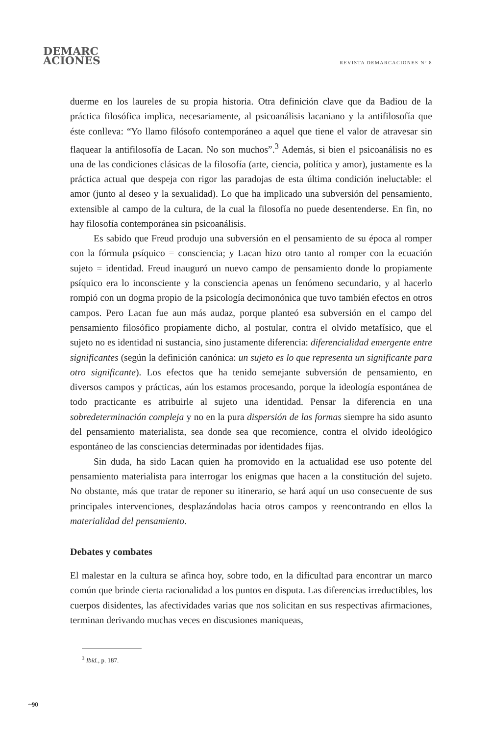DEMARC
ACIONES
REVISTA DEMARCACIONES Nº 8
duerme en los laureles de su propia historia. Otra definición clave que da Badiou de la práctica filosófica implica, necesariamente, al psicoanálisis lacaniano y la antifilosofía que éste conlleva: “Yo llamo filósofo contemporáneo a aquel que tiene el valor de atravesar sin flaquear la antifilosofía de Lacan. No son muchos”.<sup>3</sup> Además, si bien el psicoanálisis no es una de las condiciones clásicas de la filosofía (arte, ciencia, política y amor), justamente es la práctica actual que despeja con rigor las paradojas de esta última condición ineluctable: el amor (junto al deseo y la sexualidad). Lo que ha implicado una subversión del pensamiento, extensible al campo de la cultura, de la cual la filosofía no puede desentenderse. En fin, no hay filosofía contemporánea sin psicoanálisis.
Es sabido que Freud produjo una subversión en el pensamiento de su época al romper con la fórmula psíquico = consciencia; y Lacan hizo otro tanto al romper con la ecuación sujeto = identidad. Freud inauguró un nuevo campo de pensamiento donde lo propiamente psíquico era lo inconsciente y la consciencia apenas un fenómeno secundario, y al hacerlo rompió con un dogma propio de la psicología decimonónica que tuvo también efectos en otros campos. Pero Lacan fue aun más audaz, porque planteó esa subversión en el campo del pensamiento filosófico propiamente dicho, al postular, contra el olvido metafísico, que el sujeto no es identidad ni sustancia, sino justamente diferencia: diferencialidad emergente entre significantes (según la definición canónica: un sujeto es lo que representa un significante para otro significante). Los efectos que ha tenido semejante subversión de pensamiento, en diversos campos y prácticas, aún los estamos procesando, porque la ideología espontánea de todo practicante es atribuirle al sujeto una identidad. Pensar la diferencia en una sobredeterminación compleja y no en la pura dispersión de las formas siempre ha sido asunto del pensamiento materialista, sea donde sea que recomience, contra el olvido ideológico espontáneo de las consciencias determinadas por identidades fijas.
Sin duda, ha sido Lacan quien ha promovido en la actualidad ese uso potente del pensamiento materialista para interrogar los enigmas que hacen a la constitución del sujeto. No obstante, más que tratar de reponer su itinerario, se hará aquí un uso consecuente de sus principales intervenciones, desplazándolas hacia otros campos y reencontrando en ellos la materialidad del pensamiento.
Debates y combates
El malestar en la cultura se afinca hoy, sobre todo, en la dificultad para encontrar un marco común que brinde cierta racionalidad a los puntos en disputa. Las diferencias irreductibles, los cuerpos disidentes, las afectividades varias que nos solicitan en sus respectivas afirmaciones, terminan derivando muchas veces en discusiones maniqueas,
<sup>3</sup> Ibíd., p. 187.
~90